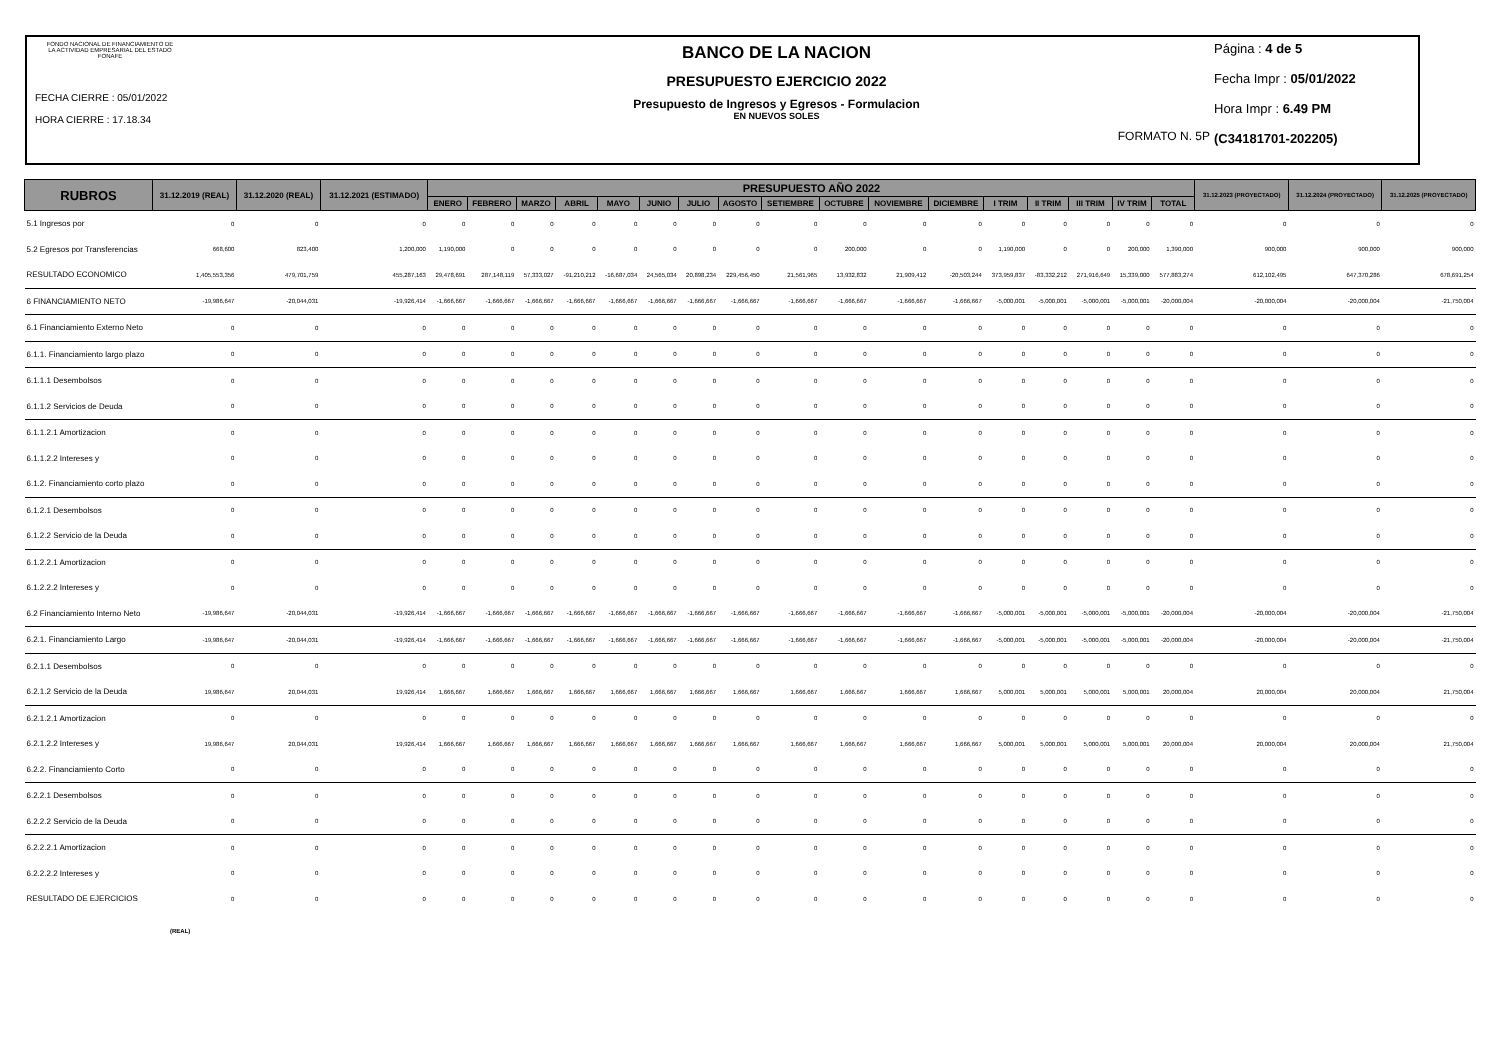FONDO NACIONAL DE FINANCIAMIENTO DE
LA ACTIVIDAD EMPRESARIAL DEL ESTADO
FONAFE
FECHA CIERRE : 05/01/2022
HORA CIERRE : 17.18.34
BANCO DE LA NACION
PRESUPUESTO EJERCICIO 2022
Presupuesto de Ingresos y Egresos - Formulacion
EN NUEVOS SOLES
FORMATO N. 5P
Página : 4 de 5
Fecha Impr : 05/01/2022
Hora Impr : 6.49 PM
(C34181701-202205)
| RUBROS | 31.12.2019 (REAL) | 31.12.2020 (REAL) | 31.12.2021 (ESTIMADO) | PRESUPUESTO AÑO 2022 | | | | | | | | | | | | | | | | | 31.12.2023 (PROYECTADO) | 31.12.2024 (PROYECTADO) | 31.12.2025 (PROYECTADO) |
| --- | --- | --- | --- | --- | --- | --- | --- | --- | --- | --- | --- | --- | --- | --- | --- | --- | --- | --- | --- | --- | --- | --- | --- |
| | | | | ENERO | FEBRERO | MARZO | ABRIL | MAYO | JUNIO | JULIO | AGOSTO | SETIEMBRE | OCTUBRE | NOVIEMBRE | DICIEMBRE | I TRIM | II TRIM | III TRIM | IV TRIM | TOTAL | | | |
| 5.1 Ingresos por | 0 | 0 | 0 | 0 | 0 | 0 | 0 | 0 | 0 | 0 | 0 | 0 | 0 | 0 | 0 | 0 | 0 | 0 | 0 | 0 | 0 | 0 | 0 |
| 5.2 Egresos por Transferencias | 668,600 | 823,400 | 1,200,000 | 1,190,000 | 0 | 0 | 0 | 0 | 0 | 0 | 0 | 0 | 200,000 | 0 | 0 | 1,190,000 | 0 | 0 | 200,000 | 1,390,000 | 900,000 | 900,000 | 900,000 |
| RESULTADO ECONOMICO | 1,405,553,356 | 479,701,759 | 455,287,163 | 29,478,691 | 287,148,119 | 57,333,027 | -91,210,212 | -16,687,034 | 24,565,034 | 20,898,234 | 229,456,450 | 21,561,965 | 13,932,832 | 21,909,412 | -20,503,244 | 373,959,837 | -83,332,212 | 271,916,649 | 15,339,000 | 577,883,274 | 612,102,495 | 647,370,286 | 678,691,254 |
| 6 FINANCIAMIENTO NETO | -19,986,647 | -20,044,031 | -19,926,414 | -1,666,667 | -1,666,667 | -1,666,667 | -1,666,667 | -1,666,667 | -1,666,667 | -1,666,667 | -1,666,667 | -1,666,667 | -1,666,667 | -1,666,667 | -1,666,667 | -5,000,001 | -5,000,001 | -5,000,001 | -5,000,001 | -20,000,004 | -20,000,004 | -20,000,004 | -21,750,004 |
| 6.1 Financiamiento Externo Neto | 0 | 0 | 0 | 0 | 0 | 0 | 0 | 0 | 0 | 0 | 0 | 0 | 0 | 0 | 0 | 0 | 0 | 0 | 0 | 0 | 0 | 0 | 0 |
| 6.1.1. Financiamiento largo plazo | 0 | 0 | 0 | 0 | 0 | 0 | 0 | 0 | 0 | 0 | 0 | 0 | 0 | 0 | 0 | 0 | 0 | 0 | 0 | 0 | 0 | 0 | 0 |
| 6.1.1.1 Desembolsos | 0 | 0 | 0 | 0 | 0 | 0 | 0 | 0 | 0 | 0 | 0 | 0 | 0 | 0 | 0 | 0 | 0 | 0 | 0 | 0 | 0 | 0 | 0 |
| 6.1.1.2 Servicios de Deuda | 0 | 0 | 0 | 0 | 0 | 0 | 0 | 0 | 0 | 0 | 0 | 0 | 0 | 0 | 0 | 0 | 0 | 0 | 0 | 0 | 0 | 0 | 0 |
| 6.1.1.2.1 Amortizacion | 0 | 0 | 0 | 0 | 0 | 0 | 0 | 0 | 0 | 0 | 0 | 0 | 0 | 0 | 0 | 0 | 0 | 0 | 0 | 0 | 0 | 0 | 0 |
| 6.1.1.2.2 Intereses y | 0 | 0 | 0 | 0 | 0 | 0 | 0 | 0 | 0 | 0 | 0 | 0 | 0 | 0 | 0 | 0 | 0 | 0 | 0 | 0 | 0 | 0 | 0 |
| 6.1.2. Financiamiento corto plazo | 0 | 0 | 0 | 0 | 0 | 0 | 0 | 0 | 0 | 0 | 0 | 0 | 0 | 0 | 0 | 0 | 0 | 0 | 0 | 0 | 0 | 0 | 0 |
| 6.1.2.1 Desembolsos | 0 | 0 | 0 | 0 | 0 | 0 | 0 | 0 | 0 | 0 | 0 | 0 | 0 | 0 | 0 | 0 | 0 | 0 | 0 | 0 | 0 | 0 | 0 |
| 6.1.2.2 Servicio de la Deuda | 0 | 0 | 0 | 0 | 0 | 0 | 0 | 0 | 0 | 0 | 0 | 0 | 0 | 0 | 0 | 0 | 0 | 0 | 0 | 0 | 0 | 0 | 0 |
| 6.1.2.2.1 Amortizacion | 0 | 0 | 0 | 0 | 0 | 0 | 0 | 0 | 0 | 0 | 0 | 0 | 0 | 0 | 0 | 0 | 0 | 0 | 0 | 0 | 0 | 0 | 0 |
| 6.1.2.2.2 Intereses y | 0 | 0 | 0 | 0 | 0 | 0 | 0 | 0 | 0 | 0 | 0 | 0 | 0 | 0 | 0 | 0 | 0 | 0 | 0 | 0 | 0 | 0 | 0 |
| 6.2 Financiamiento Interno Neto | -19,986,647 | -20,044,031 | -19,926,414 | -1,666,667 | -1,666,667 | -1,666,667 | -1,666,667 | -1,666,667 | -1,666,667 | -1,666,667 | -1,666,667 | -1,666,667 | -1,666,667 | -1,666,667 | -1,666,667 | -5,000,001 | -5,000,001 | -5,000,001 | -5,000,001 | -20,000,004 | -20,000,004 | -20,000,004 | -21,750,004 |
| 6.2.1. Financiamiento Largo | -19,986,647 | -20,044,031 | -19,926,414 | -1,666,667 | -1,666,667 | -1,666,667 | -1,666,667 | -1,666,667 | -1,666,667 | -1,666,667 | -1,666,667 | -1,666,667 | -1,666,667 | -1,666,667 | -1,666,667 | -5,000,001 | -5,000,001 | -5,000,001 | -5,000,001 | -20,000,004 | -20,000,004 | -20,000,004 | -21,750,004 |
| 6.2.1.1 Desembolsos | 0 | 0 | 0 | 0 | 0 | 0 | 0 | 0 | 0 | 0 | 0 | 0 | 0 | 0 | 0 | 0 | 0 | 0 | 0 | 0 | 0 | 0 | 0 |
| 6.2.1.2 Servicio de la Deuda | 19,986,647 | 20,044,031 | 19,926,414 | 1,666,667 | 1,666,667 | 1,666,667 | 1,666,667 | 1,666,667 | 1,666,667 | 1,666,667 | 1,666,667 | 1,666,667 | 1,666,667 | 1,666,667 | 1,666,667 | 5,000,001 | 5,000,001 | 5,000,001 | 5,000,001 | 20,000,004 | 20,000,004 | 20,000,004 | 21,750,004 |
| 6.2.1.2.1 Amortizacion | 0 | 0 | 0 | 0 | 0 | 0 | 0 | 0 | 0 | 0 | 0 | 0 | 0 | 0 | 0 | 0 | 0 | 0 | 0 | 0 | 0 | 0 | 0 |
| 6.2.1.2.2 Intereses y | 19,986,647 | 20,044,031 | 19,926,414 | 1,666,667 | 1,666,667 | 1,666,667 | 1,666,667 | 1,666,667 | 1,666,667 | 1,666,667 | 1,666,667 | 1,666,667 | 1,666,667 | 1,666,667 | 1,666,667 | 5,000,001 | 5,000,001 | 5,000,001 | 5,000,001 | 20,000,004 | 20,000,004 | 20,000,004 | 21,750,004 |
| 6.2.2. Financiamiento Corto | 0 | 0 | 0 | 0 | 0 | 0 | 0 | 0 | 0 | 0 | 0 | 0 | 0 | 0 | 0 | 0 | 0 | 0 | 0 | 0 | 0 | 0 | 0 |
| 6.2.2.1 Desembolsos | 0 | 0 | 0 | 0 | 0 | 0 | 0 | 0 | 0 | 0 | 0 | 0 | 0 | 0 | 0 | 0 | 0 | 0 | 0 | 0 | 0 | 0 | 0 |
| 6.2.2.2 Servicio de la Deuda | 0 | 0 | 0 | 0 | 0 | 0 | 0 | 0 | 0 | 0 | 0 | 0 | 0 | 0 | 0 | 0 | 0 | 0 | 0 | 0 | 0 | 0 | 0 |
| 6.2.2.2.1 Amortizacion | 0 | 0 | 0 | 0 | 0 | 0 | 0 | 0 | 0 | 0 | 0 | 0 | 0 | 0 | 0 | 0 | 0 | 0 | 0 | 0 | 0 | 0 | 0 |
| 6.2.2.2.2 Intereses y | 0 | 0 | 0 | 0 | 0 | 0 | 0 | 0 | 0 | 0 | 0 | 0 | 0 | 0 | 0 | 0 | 0 | 0 | 0 | 0 | 0 | 0 | 0 |
| RESULTADO DE EJERCICIOS | 0 | 0 | 0 | 0 | 0 | 0 | 0 | 0 | 0 | 0 | 0 | 0 | 0 | 0 | 0 | 0 | 0 | 0 | 0 | 0 | 0 | 0 | 0 |
(REAL)